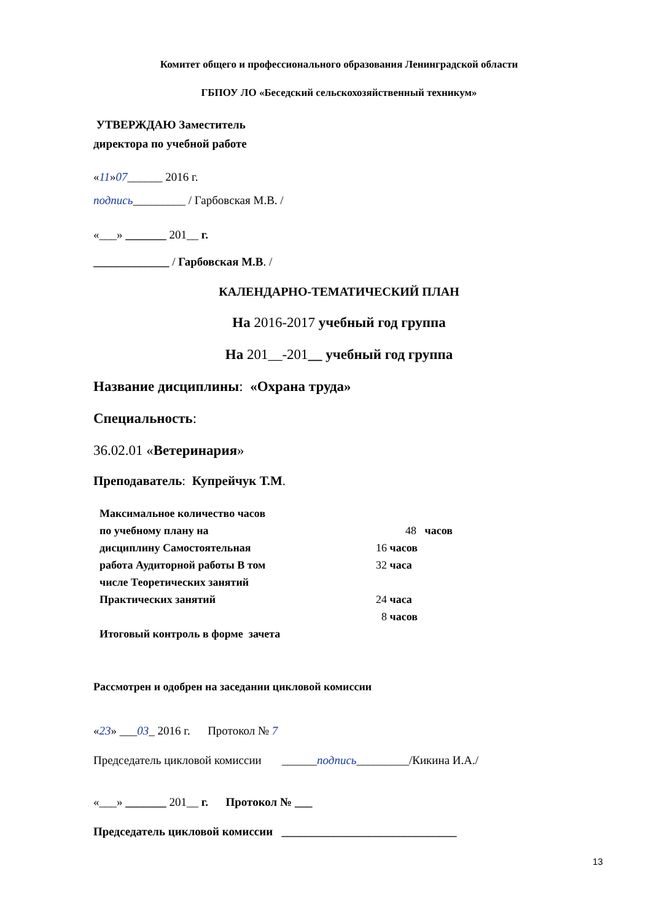Комитет общего и профессионального образования Ленинградской области
ГБПОУ ЛО «Беседский сельскохозяйственный техникум»
УТВЕРЖДАЮ Заместитель
директора по учебной работе
«11»07______ 2016 г.
подпись_________ / Гарбовская М.В. /
«___» _______ 201__ г.
_____________ / Гарбовская М.В. /
КАЛЕНДАРНО-ТЕМАТИЧЕСКИЙ ПЛАН
На 2016-2017 учебный год группа
На 201__-201__ учебный год группа
Название дисциплины: «Охрана труда»
Специальность:
36.02.01 «Ветеринария»
Преподаватель: Купрейчук Т.М.
Максимальное количество часов
по учебному плану на 48 часов
дисциплину Самостоятельная 16 часов
работа Аудиторной работы В том 32 часа
числе Теоретических занятий
Практических занятий 24 часа
8 часов
Итоговый контроль в форме зачета
Рассмотрен и одобрен на заседании цикловой комиссии
«23» ___03_ 2016 г. Протокол № 7
Председатель цикловой комиссии ______подпись_________/Кикина И.А./
«___» _______ 201__ г. Протокол № ___
Председатель цикловой комиссии ______________________________
13